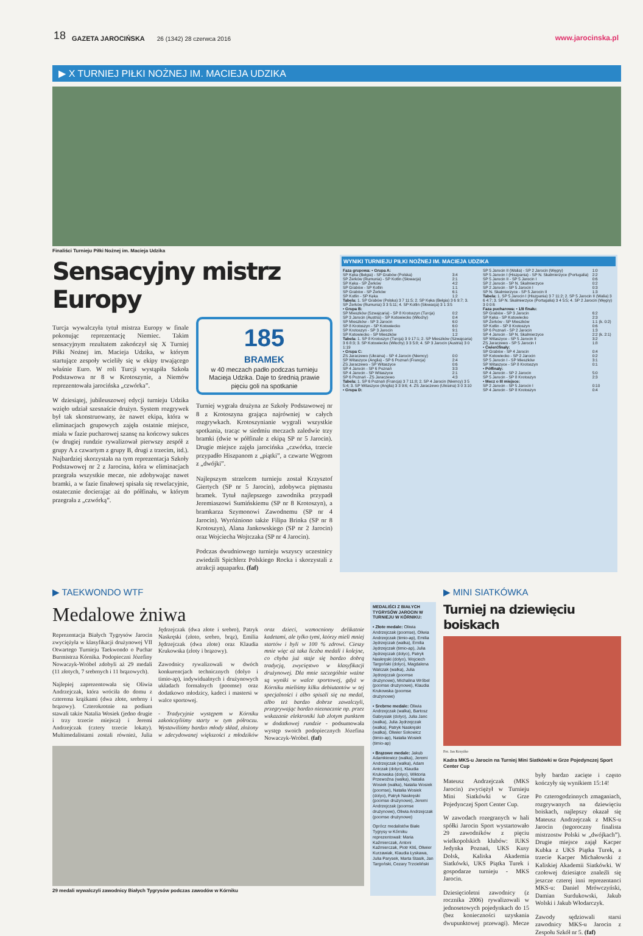18 GAZETA JAROCIŃSKA 26 (1342) 28 czerwca 2016 www.jarocinska.pl
▶ X TURNIEJ PIŁKI NOŻNEJ IM. MACIEJA UDZIKA
Finaliści Turnieju Piłki Nożnej im. Macieja Udzika
Sensacyjny mistrz Europy
Turcja wywalczyła tytuł mistrza Europy w finale pokonując reprezentację Niemiec. Takim sensacyjnym rezultatem zakończył się X Turniej Piłki Nożnej im. Macieja Udzika, w którym startujące zespoły wcieliły się w ekipy trwającego właśnie Euro. W roli Turcji wystąpiła Szkoła Podstawowa nr 8 w Krotoszynie, a Niemów reprezentowała jarocińska „czwórka”.
W dziesiątej, jubileuszowej edycji turnieju Udzika wzięło udział szesnaście drużyn. System rozgrywek był tak skonstruowany, że nawet ekipa, która w eliminacjach grupowych zajęła ostatnie miejsce, miała w fazie pucharowej szansę na końcowy sukces (w drugiej rundzie rywalizował pierwszy zespół z grupy A z czwartym z grupy B, drugi z trzecim, itd.). Najbardziej skorzystała na tym reprezentacja Szkoły Podstawowej nr 2 z Jarocina, która w eliminacjach przegrała wszystkie mecze, nie zdobywając nawet bramki, a w fazie finałowej spisała się rewelacyjnie, ostatecznie docierając aż do półfinału, w którym przegrała z „czwórką”.
185
BRAMEK
w 40 meczach padło podczas turnieju Macieja Udzika. Daje to średnią prawie pięciu goli na spotkanie
Turniej wygrała drużyna ze Szkoły Podstawowej nr 8 z Krotoszyna grająca najrówniej w całych rozgrywkach. Krotoszynianie wygrali wszystkie spotkania, tracąc w siedmiu meczach zaledwie trzy bramki (dwie w półfinale z ekipą SP nr 5 Jarocin). Drugie miejsce zajęła jarocińska „czwórka, trzecie przypadło Hiszpanom z „piątki”, a czwarte Węgrom z „dwójki”.
Najlepszym strzelcem turnieju został Krzysztof Giertych (SP nr 5 Jarocin), zdobywca piętnastu bramek. Tytuł najlepszego zawodnika przypadł Jeremiaszowi Sumińskiemu (SP nr 8 Krotoszyn), a bramkarza Szymonowi Zawodnemu (SP nr 4 Jarocin). Wyróżniono także Filipa Brinka (SP nr 8 Krotoszyn), Alana Jankowskiego (SP nr 2 Jarocin) oraz Wojciecha Wojtczaka (SP nr 4 Jarocin).
Podczas dwudniowego turnieju wszyscy uczestnicy zwiedzili Spichlerz Polskiego Rocka i skorzystali z atrakcji aquaparku. (faf)
WYNIKI TURNIEJU PIŁKI NOŻNEJ IM. MACIEJA UDZIKA
| Faza grupowa: • Grupa A: | |
| SP Kęka (Belgia) - SP Grabów (Polska) | 3:4 |
| SP Żerków (Rumunia) - SP Kotlin (Słowacja) | 2:1 |
| SP Kęka - SP Żerków | 4:2 |
| SP Grabów - SP Kotlin | 1:1 |
| SP Grabów - SP Żerków | 6:1 |
| SP Kotlin - SP Kęka | 1:2 |
| Tabela: 1. SP Grabów (Polska) 3 7 11:5; 2. SP Kęka (Belgia) 3 6 9:7; 3. SP Żerków (Rumunia) 3 3 5:11; 4. SP Kotlin (Słowacja) 3 1 3:5 | |
| • Grupa B: | |
| SP Mieszków (Szwajcaria) - SP 8 Krotoszyn (Turcja) | 0:2 |
| SP 3 Jarocin (Austria) - SP Kotowiecko (Włochy) | 0:4 |
| SP Mieszków - SP 3 Jarocin | 6:0 |
| SP 8 Krotoszyn - SP Kotowiecko | 6:0 |
| SP Krotoszyn - SP 3 Jarocin | 9:1 |
| SP Kotowiecko - SP Mieszków | 1:2 |
| Tabela: 1. SP 8 Krotoszyn (Turcja) 3 9 17:1; 2. SP Mieszków (Szwajcaria) 3 6 8:3; 3. SP Kotowiecko (Włochy) 3 3 5:8; 4. SP 3 Jarocin (Austria) 3 0 1:19 | |
| • Grupa C: | |
| ZS Jaraczewo (Ukraina) - SP 4 Jarocin (Niemcy) | 0:0 |
| SP Witaszyce (Anglia) - SP 6 Poznań (Francja) | 2:4 |
| ZS Jaraczewo - SP Witaszyce | 0:6 |
| SP 4 Jarocin - SP 6 Poznań | 3:3 |
| SP 4 Jarocin - SP Witaszyce | 2:1 |
| SP 6 Poznań - ZS Jaraczewo | 4:3 |
| Tabela: 1. SP 6 Poznań (Francja) 3 7 11:8; 2. SP 4 Jarocin (Niemcy) 3 5 5:4; 3. SP Witaszyce (Anglia) 3 3 9:6; 4. ZS Jaraczewo (Ukraina) 3 0 3:10 | |
| • Grupa D: | |
| SP 5 Jarocin II (Walia) - SP 2 Jarocin (Węgry) | 1:0 |
| SP 5 Jarocin I (Hiszpania) - SP N. Skalmierzyce (Portugalia) | 2:2 |
| SP 5 Jarocin II - SP 5 Jarocin I | 0:6 |
| SP 2 Jarocin - SP N. Skalmierzyce | 0:2 |
| SP 2 Jarocin - SP 5 Jarocin I | 0:3 |
| SP N. Skalmierzyce - SP 5 Jarocin II | 1:3 |
| Tabela: 1. SP 5 Jarocin I (Hiszpania) 3 7 11:2; 2. SP 5 Jarocin II (Walia) 3 6 4:7; 3. SP N. Skalmierzyce (Portugalia) 3 4 5:5; 4. SP 2 Jarocin (Węgry) 3 0 0:6 | |
| Faza pucharowa: • 1/8 finału: | |
| SP Grabów - SP 3 Jarocin | 6:2 |
| SP Kęka - SP Kotowiecko | 2:3 |
| SP Żerków - SP Mieszków | 1:1 (k. 0:2) |
| SP Kotlin - SP 8 Krotoszyn | 0:6 |
| SP 6 Poznań - SP 2 Jarocin | 1:3 |
| SP 4 Jarocin - SP N. Skalmierzyce | 2:2 (k. 2:1) |
| SP Witaszyce - SP 5 Jarocin II | 3:2 |
| ZS Jaraczewo - SP 5 Jarocin I | 1:8 |
| • Ćwierćfinały: | |
| SP Grabów - SP 4 Jarocin | 0:4 |
| SP Kotowiecko - SP 2 Jarocin | 0:2 |
| SP 5 Jarocin I - SP Mieszków | 3:1 |
| SP Witaszyce - SP 8 Krotoszyn | 0:1 |
| • Półfinały: | |
| SP 4 Jarocin - SP 2 Jarocin | 5:0 |
| SP 5 Jarocin - SP 8 Krotoszyn | 2:3 |
| • Mecz o III miejsce: | |
| SP 2 Jarocin - SP 5 Jarocin I | 0:10 |
| SP 4 Jarocin - SP 8 Krotoszyn | 0:4 |
▶ TAEKWONDO WTF
Medalowe żniwa
Reprezentacja Białych Tygrysów Jarocin zwyciężyła w klasyfikacji drużynowej VII Otwartego Turnieju Taekwondo o Puchar Burmistrza Kórnika. Podopieczni Józefiny Nowaczyk-Wróbel zdobyli aż 29 medali (11 złotych, 7 srebrnych i 11 brązowych).
Najlepiej zaprezentowała się Oliwia Andrzejczak, która wróciła do domu z czterema krążkami (dwa złote, srebrny i brązowy). Czterokrotnie na podium stawali także Natalia Wosiek (jedno drugie i trzy trzecie miejsca) i Jeremi Andrzejczak (cztery trzecie lokaty). Multimedalistami zostali również, Julia Jędrzejczak (dwa złote i srebro), Patryk Naskręski (złoto, srebro, brąz), Emilia Jędrzejczak (dwa złote) oraz Klaudia Krukowska (złoty i brązowy).
Zawodnicy rywalizowali w dwóch konkurencjach technicznych (dolyo i timio-ap), indywidualnych i drużynowych układach formalnych (poomse) oraz dodatkowo młodzicy, kadeci i mastersi w walce sportowej.
- Tradycyjnie występem w Kórniku zakończyliśmy starty w tym półroczu. Wystawiliśmy bardzo młody skład, złożony w zdecydowanej większości z młodzików oraz dzieci, wzmocniony delikatnie kadetami, ale tylko tymi, którzy mieli mniej startów i byli w 100 % zdrowi. Cieszy mnie więc aż taka liczba medali i kolejne, co chyba już staje się bardzo dobrą tradycją, zwycięstwo w klasyfikacji drużynowej. Dla mnie szczególnie ważne są wyniki w walce sportowej, gdyż w Kórniku mieliśmy kilku debiutantów w tej specjalności i albo spisali się na medal, albo też bardzo dobrze zawalczyli, przegrywając bardzo nieznacznie np. przez wskazanie elektroniki lub złotym punktem w dodatkowej rundzie - podsumowała występ swoich podopiecznych Józefina Nowaczyk-Wróbel. (faf)
29 medali wywalczyli zawodnicy Białych Tygrysów podczas zawodów w Kórniku
MEDALIŚCI Z BIAŁYCH TYGRYSÓW JAROCIN W TURNIEJU W KÓRNIKU:
• Złote medale: Oliwia Andrzejczak (poomse), Oliwia Andrzejczak (timio-ap), Emilia Jędrzejczak (walka), Emilia Jędrzejczak (timio-ap), Julia Jędrzejczak (dolyo), Patryk Naskręski (dolyo), Wojciech Targoński (dolyo), Magdalena Walczak (walka), Julia Jędrzejczak (poomse drużynowe), Michalina Wróbel (poomse drużynowe), Klaudia Krukowska (poomse drużynowe)
• Srebrne medale: Oliwia Andrzejczak (walka), Bartosz Gabrysiak (dolyo), Julia Janc (walka), Julia Jędrzejczak (walka), Patryk Naskręski (walka), Oliwier Sokowicz (timio-ap), Natalia Wosiek (timio-ap)
• Brązowe medale: Jakub Adamkiewicz (walka), Jeremi Andrzejczak (walka), Adam Antczak (dolyo), Klaudia Krukowska (dolyo), Wiktoria Przewoźna (walka), Natalia Wosiek (walka), Natalia Wosiek (poomse), Natalia Wosiek (dolyo), Patryk Naskręski (poomse drużynowe), Jeremi Andrzejczak (poomse drużynowe), Oliwia Andrzejczak (poomse drużynowe)
Oprócz medalistów Białe Tygrysy w Kórniku reprezentowali: Maria Kaźmierczak, Antoni Kaźmierczak, Piotr Kliś, Oliwier Kurzawiak, Klaudia Łyskawa, Julia Parysek, Marta Stasik, Jan Targoński, Cezary Trzcieliński
▶ MINI SIATKÓWKA
Turniej na dziewięciu boiskach
Fot. Jan Krzyżko
Kadra MKS-u Jarocin na Turniej Mini Siatkówki w Grze Pojedynczej Sport Center Cup
Mateusz Andrzejczak (MKS Jarocin) zwyciężył w Turnieju Mini Siatkówki w Grze Pojedynczej Sport Center Cup.
W zawodach rozegranych w hali spółki Jarocin Sport wystartowało 29 zawodników z pięciu wielkopolskich klubów: IUKS Jedynka Poznań, UKS Kusy Dolsk, Kaliska Akademia Siatkówki, UKS Piątka Turek i gospodarze turnieju - MKS Jarocin.
Dziesięcioletni zawodnicy (z rocznika 2006) rywalizowali w jednosetowych pojedynkach do 15 (bez konieczności uzyskania dwupunktowej przewagi). Mecze były bardzo zacięte i często kończyły się wynikiem 15:14!
Po czterogodzinnych zmaganiach, rozgrywanych na dziewięciu boiskach, najlepszy okazał się Mateusz Andrzejczak z MKS-u Jarocin (tegoroczny finalista mistrzostw Polski w „dwójkach”). Drugie miejsce zajął Kacper Kubka z UKS Piątka Turek, a trzecie Kacper Michałowski z Kaliskiej Akademii Siatkówki. W czołowej dziesiątce znaleźli się jeszcze czterej inni reprezentanci MKS-u: Daniel Mrówczyński, Damian Surdukowski, Jakub Wolski i Jakub Włodarczyk.
Zawody sędziowali starsi zawodnicy MKS-u Jarocin z Zespołu Szkół nr 5. (faf)